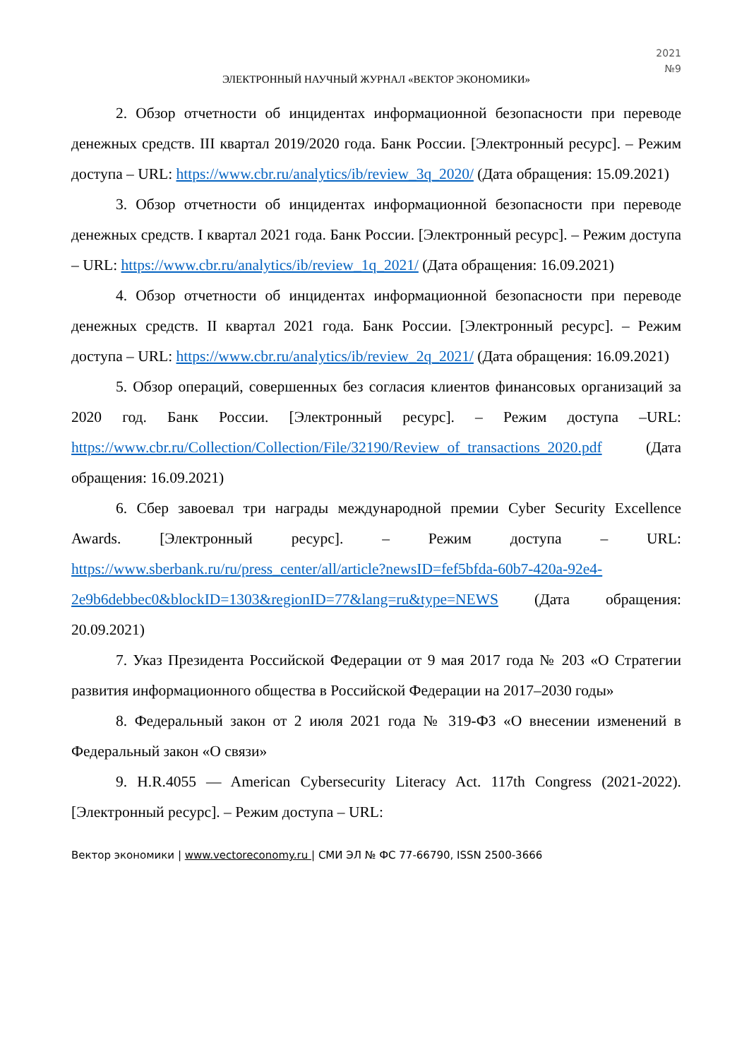2021
№9
ЭЛЕКТРОННЫЙ НАУЧНЫЙ ЖУРНАЛ «ВЕКТОР ЭКОНОМИКИ»
2. Обзор отчетности об инцидентах информационной безопасности при переводе денежных средств. III квартал 2019/2020 года. Банк России. [Электронный ресурс]. – Режим доступа – URL: https://www.cbr.ru/analytics/ib/review_3q_2020/ (Дата обращения: 15.09.2021)
3. Обзор отчетности об инцидентах информационной безопасности при переводе денежных средств. I квартал 2021 года. Банк России. [Электронный ресурс]. – Режим доступа – URL: https://www.cbr.ru/analytics/ib/review_1q_2021/ (Дата обращения: 16.09.2021)
4. Обзор отчетности об инцидентах информационной безопасности при переводе денежных средств. II квартал 2021 года. Банк России. [Электронный ресурс]. – Режим доступа – URL: https://www.cbr.ru/analytics/ib/review_2q_2021/ (Дата обращения: 16.09.2021)
5. Обзор операций, совершенных без согласия клиентов финансовых организаций за 2020 год. Банк России. [Электронный ресурс]. – Режим доступа –URL: https://www.cbr.ru/Collection/Collection/File/32190/Review_of_transactions_2020.pdf (Дата обращения: 16.09.2021)
6. Сбер завоевал три награды международной премии Cyber Security Excellence Awards. [Электронный ресурс]. – Режим доступа – URL: https://www.sberbank.ru/ru/press_center/all/article?newsID=fef5bfda-60b7-420a-92e4-2e9b6debbec0&blockID=1303&regionID=77&lang=ru&type=NEWS (Дата обращения: 20.09.2021)
7. Указ Президента Российской Федерации от 9 мая 2017 года № 203 «О Стратегии развития информационного общества в Российской Федерации на 2017–2030 годы»
8. Федеральный закон от 2 июля 2021 года № 319-ФЗ «О внесении изменений в Федеральный закон «О связи»
9. H.R.4055 — American Cybersecurity Literacy Act. 117th Congress (2021-2022). [Электронный ресурс]. – Режим доступа – URL:
Вектор экономики | www.vectoreconomy.ru | СМИ ЭЛ № ФС 77-66790, ISSN 2500-3666